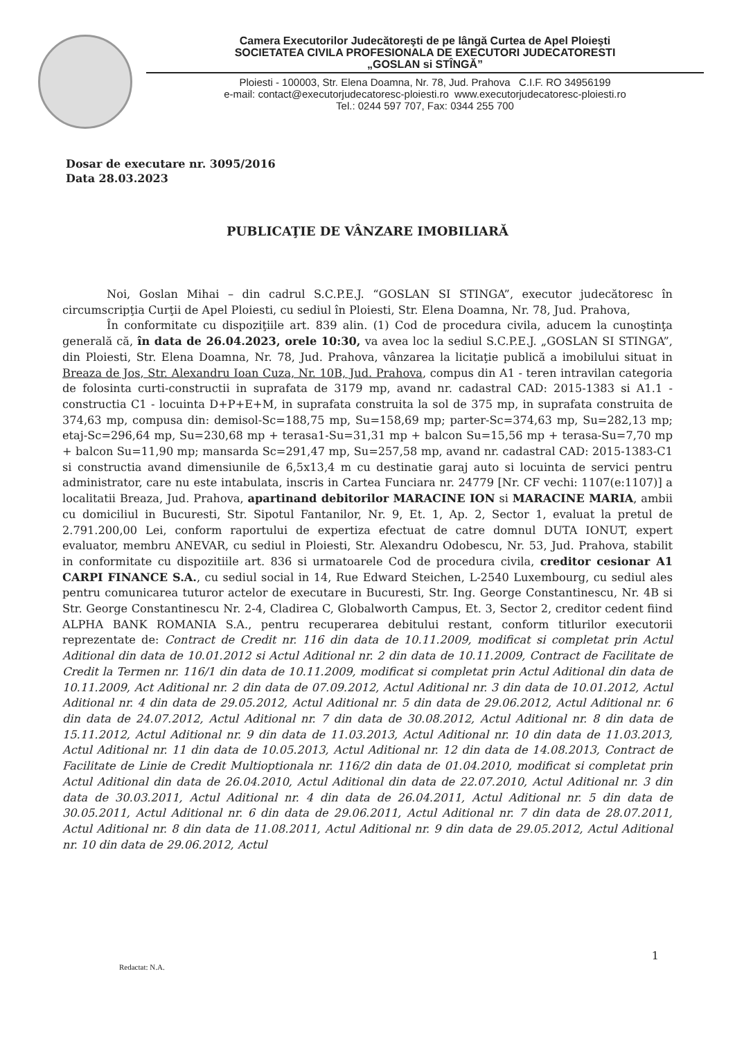Camera Executorilor Judecătoreşti de pe lângă Curtea de Apel Ploieşti
SOCIETATEA CIVILA PROFESIONALA DE EXECUTORI JUDECATORESTI
„GOSLAN si STÎNGĂ”
Ploiesti - 100003, Str. Elena Doamna, Nr. 78, Jud. Prahova C.I.F. RO 34956199
e-mail: contact@executorjudecatoresc-ploiesti.ro www.executorjudecatoresc-ploiesti.ro
Tel.: 0244 597 707, Fax: 0344 255 700
Dosar de executare nr. 3095/2016
Data 28.03.2023
PUBLICAŢIE DE VÂNZARE IMOBILIARĂ
Noi, Goslan Mihai – din cadrul S.C.P.E.J. “GOSLAN SI STINGA”, executor judecătoresc în circumscripţia Curţii de Apel Ploiesti, cu sediul în Ploiesti, Str. Elena Doamna, Nr. 78, Jud. Prahova,
În conformitate cu dispoziţiile art. 839 alin. (1) Cod de procedura civila, aducem la cunoştinţa generală că, în data de 26.04.2023, orele 10:30, va avea loc la sediul S.C.P.E.J. „GOSLAN SI STINGA”, din Ploiesti, Str. Elena Doamna, Nr. 78, Jud. Prahova, vânzarea la licitaţie publică a imobilului situat in Breaza de Jos, Str. Alexandru Ioan Cuza, Nr. 10B, Jud. Prahova, compus din A1 - teren intravilan categoria de folosinta curti-constructii in suprafata de 3179 mp, avand nr. cadastral CAD: 2015-1383 si A1.1 - constructia C1 - locuinta D+P+E+M, in suprafata construita la sol de 375 mp, in suprafata construita de 374,63 mp, compusa din: demisol-Sc=188,75 mp, Su=158,69 mp; parter-Sc=374,63 mp, Su=282,13 mp; etaj-Sc=296,64 mp, Su=230,68 mp + terasa1-Su=31,31 mp + balcon Su=15,56 mp + terasa-Su=7,70 mp + balcon Su=11,90 mp; mansarda Sc=291,47 mp, Su=257,58 mp, avand nr. cadastral CAD: 2015-1383-C1 si constructia avand dimensiunile de 6,5x13,4 m cu destinatie garaj auto si locuinta de servici pentru administrator, care nu este intabulata, inscris in Cartea Funciara nr. 24779 [Nr. CF vechi: 1107(e:1107)] a localitatii Breaza, Jud. Prahova, apartinand debitorilor MARACINE ION si MARACINE MARIA, ambii cu domiciliul in Bucuresti, Str. Sipotul Fantanilor, Nr. 9, Et. 1, Ap. 2, Sector 1, evaluat la pretul de 2.791.200,00 Lei, conform raportului de expertiza efectuat de catre domnul DUTA IONUT, expert evaluator, membru ANEVAR, cu sediul in Ploiesti, Str. Alexandru Odobescu, Nr. 53, Jud. Prahova, stabilit in conformitate cu dispozitiile art. 836 si urmatoarele Cod de procedura civila, creditor cesionar A1 CARPI FINANCE S.A., cu sediul social in 14, Rue Edward Steichen, L-2540 Luxembourg, cu sediul ales pentru comunicarea tuturor actelor de executare in Bucuresti, Str. Ing. George Constantinescu, Nr. 4B si Str. George Constantinescu Nr. 2-4, Cladirea C, Globalworth Campus, Et. 3, Sector 2, creditor cedent fiind ALPHA BANK ROMANIA S.A., pentru recuperarea debitului restant, conform titlurilor executorii reprezentate de: Contract de Credit nr. 116 din data de 10.11.2009, modificat si completat prin Actul Aditional din data de 10.01.2012 si Actul Aditional nr. 2 din data de 10.11.2009, Contract de Facilitate de Credit la Termen nr. 116/1 din data de 10.11.2009, modificat si completat prin Actul Aditional din data de 10.11.2009, Act Aditional nr. 2 din data de 07.09.2012, Actul Aditional nr. 3 din data de 10.01.2012, Actul Aditional nr. 4 din data de 29.05.2012, Actul Aditional nr. 5 din data de 29.06.2012, Actul Aditional nr. 6 din data de 24.07.2012, Actul Aditional nr. 7 din data de 30.08.2012, Actul Aditional nr. 8 din data de 15.11.2012, Actul Aditional nr. 9 din data de 11.03.2013, Actul Aditional nr. 10 din data de 11.03.2013, Actul Aditional nr. 11 din data de 10.05.2013, Actul Aditional nr. 12 din data de 14.08.2013, Contract de Facilitate de Linie de Credit Multioptionala nr. 116/2 din data de 01.04.2010, modificat si completat prin Actul Aditional din data de 26.04.2010, Actul Aditional din data de 22.07.2010, Actul Aditional nr. 3 din data de 30.03.2011, Actul Aditional nr. 4 din data de 26.04.2011, Actul Aditional nr. 5 din data de 30.05.2011, Actul Aditional nr. 6 din data de 29.06.2011, Actul Aditional nr. 7 din data de 28.07.2011, Actul Aditional nr. 8 din data de 11.08.2011, Actul Aditional nr. 9 din data de 29.05.2012, Actul Aditional nr. 10 din data de 29.06.2012, Actul
1
Redactat: N.A.